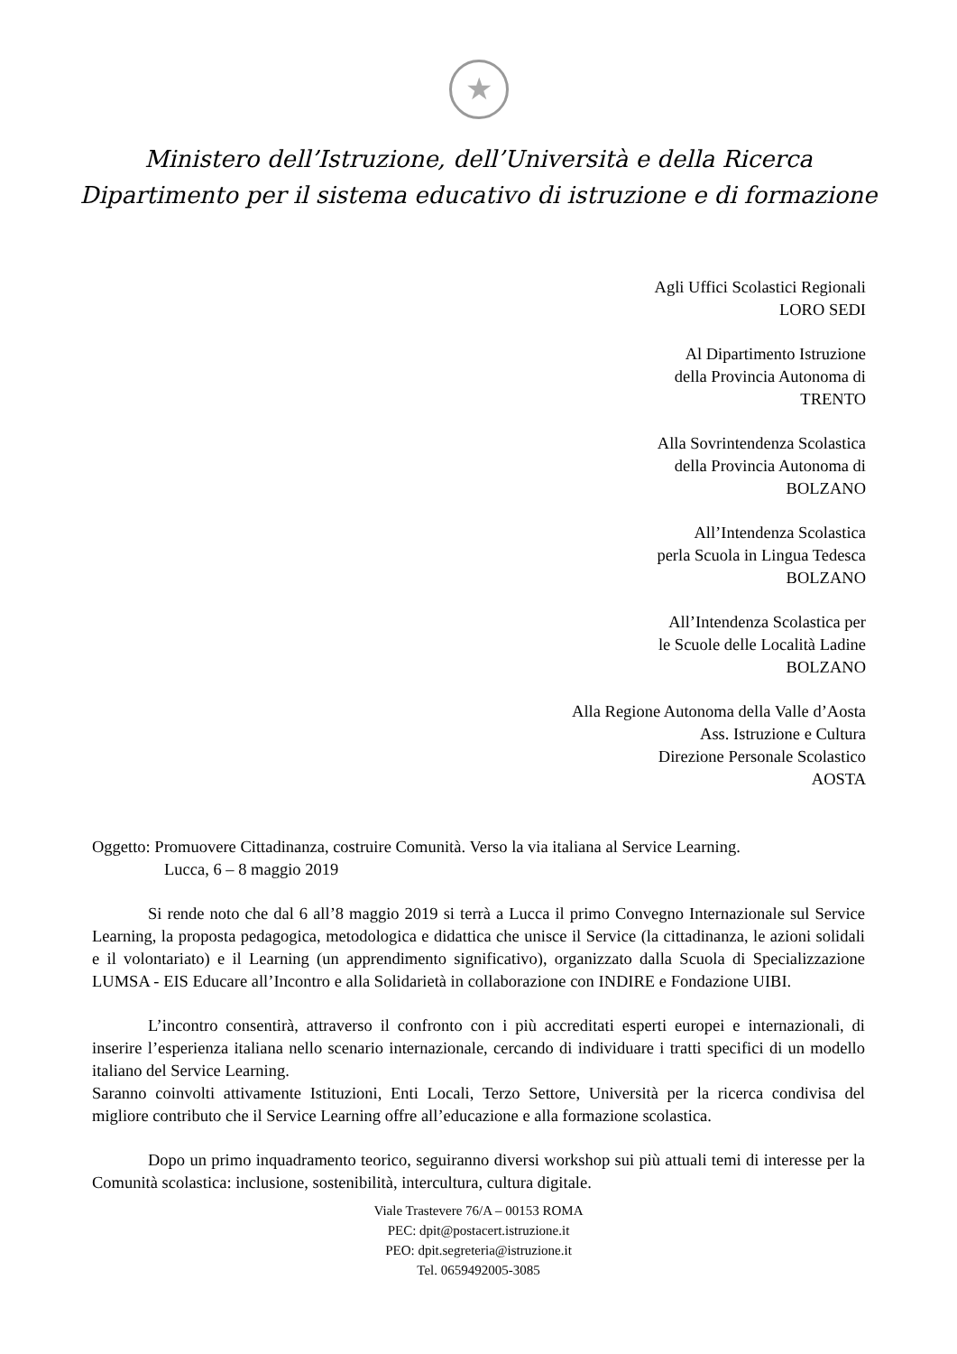★
Ministero dell’Istruzione, dell’Università e della Ricerca
Dipartimento per il sistema educativo di istruzione e di formazione
Agli Uffici Scolastici Regionali
LORO SEDI
Al Dipartimento Istruzione
della Provincia Autonoma di
TRENTO
Alla Sovrintendenza Scolastica
della Provincia Autonoma di
BOLZANO
All’Intendenza Scolastica
perla Scuola in Lingua Tedesca
BOLZANO
All’Intendenza Scolastica per
le Scuole delle Località Ladine
BOLZANO
Alla Regione Autonoma della Valle d’Aosta
Ass. Istruzione e Cultura
Direzione Personale Scolastico
AOSTA
Oggetto: Promuovere Cittadinanza, costruire Comunità. Verso la via italiana al Service Learning.
Lucca, 6 – 8 maggio 2019
Si rende noto che dal 6 all’8 maggio 2019 si terrà a Lucca il primo Convegno Internazionale sul Service Learning, la proposta pedagogica, metodologica e didattica che unisce il Service (la cittadinanza, le azioni solidali e il volontariato) e il Learning (un apprendimento significativo), organizzato dalla Scuola di Specializzazione LUMSA - EIS Educare all’Incontro e alla Solidarietà in collaborazione con INDIRE e Fondazione UIBI.
L’incontro consentirà, attraverso il confronto con i più accreditati esperti europei e internazionali, di inserire l’esperienza italiana nello scenario internazionale, cercando di individuare i tratti specifici di un modello italiano del Service Learning.
Saranno coinvolti attivamente Istituzioni, Enti Locali, Terzo Settore, Università per la ricerca condivisa del migliore contributo che il Service Learning offre all’educazione e alla formazione scolastica.
Dopo un primo inquadramento teorico, seguiranno diversi workshop sui più attuali temi di interesse per la Comunità scolastica: inclusione, sostenibilità, intercultura, cultura digitale.
Viale Trastevere 76/A – 00153 ROMA
PEC: dpit@postacert.istruzione.it
PEO: dpit.segreteria@istruzione.it
Tel. 0659492005-3085